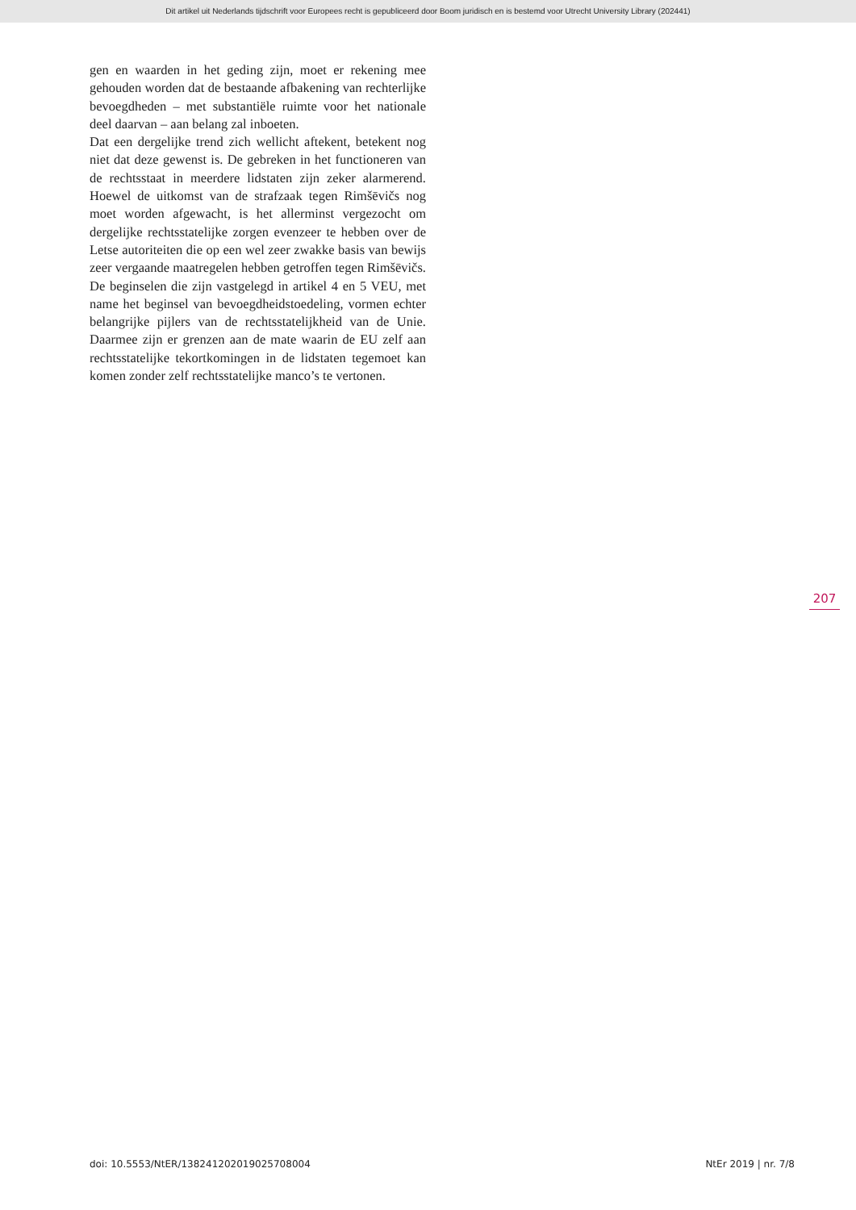Dit artikel uit Nederlands tijdschrift voor Europees recht is gepubliceerd door Boom juridisch en is bestemd voor Utrecht University Library (202441)
gen en waarden in het geding zijn, moet er rekening mee gehouden worden dat de bestaande afbakening van rechterlijke bevoegdheden – met substantiële ruimte voor het nationale deel daarvan – aan belang zal inboeten.
Dat een dergelijke trend zich wellicht aftekent, betekent nog niet dat deze gewenst is. De gebreken in het functioneren van de rechtsstaat in meerdere lidstaten zijn zeker alarmerend. Hoewel de uitkomst van de strafzaak tegen Rimšēvičs nog moet worden afgewacht, is het allerminst vergezocht om dergelijke rechtsstatelijke zorgen evenzeer te hebben over de Letse autoriteiten die op een wel zeer zwakke basis van bewijs zeer vergaande maatregelen hebben getroffen tegen Rimšēvičs. De beginselen die zijn vastgelegd in artikel 4 en 5 VEU, met name het beginsel van bevoegdheidstoedeling, vormen echter belangrijke pijlers van de rechtsstatelijkheid van de Unie. Daarmee zijn er grenzen aan de mate waarin de EU zelf aan rechtsstatelijke tekortkomingen in de lidstaten tegemoet kan komen zonder zelf rechtsstatelijke manco’s te vertonen.
207
doi: 10.5553/NtER/138241202019025708004 NtEr 2019 | nr. 7/8